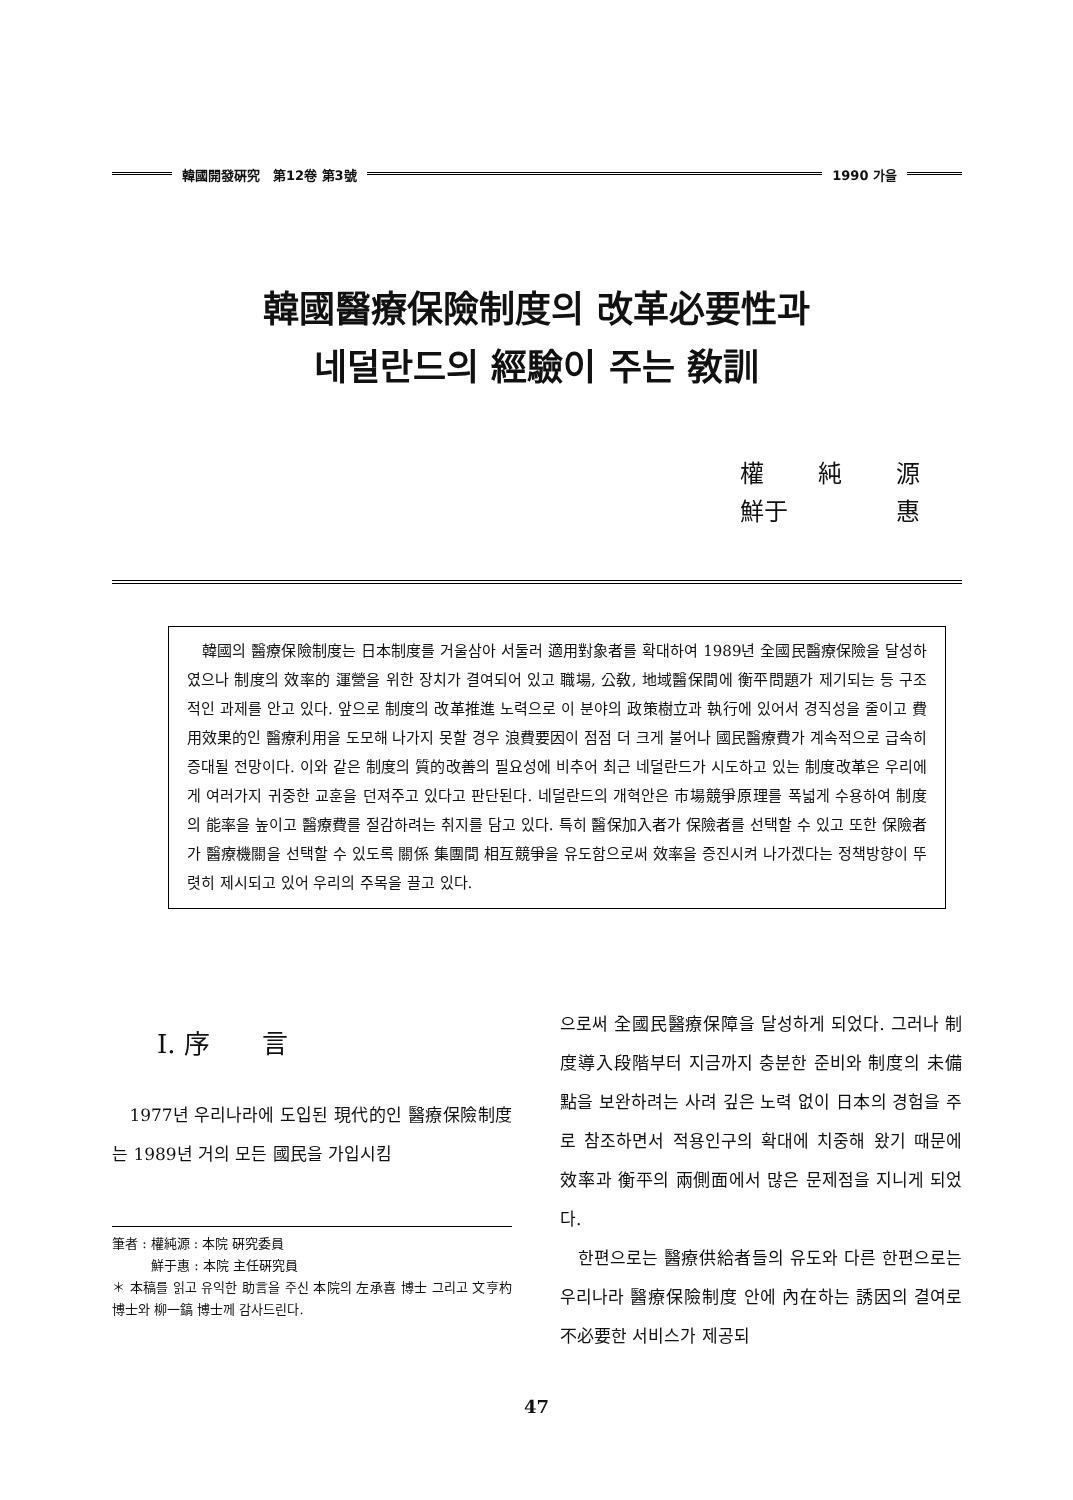韓國開發硏究　第12卷 第3號 1990 가을
韓國醫療保險制度의 改革必要性과
네덜란드의 經驗이 주는 敎訓
權 純 源
鮮于 惠
　韓國의 醫療保險制度는 日本制度를 거울삼아 서둘러 適用對象者를 확대하여 1989년 全國民醫療保險을 달성하였으나 制度의 效率的 運營을 위한 장치가 결여되어 있고 職場, 公敎, 地域醫保間에 衡平問題가 제기되는 등 구조적인 과제를 안고 있다. 앞으로 制度의 改革推進 노력으로 이 분야의 政策樹立과 執行에 있어서 경직성을 줄이고 費用效果的인 醫療利用을 도모해 나가지 못할 경우 浪費要因이 점점 더 크게 불어나 國民醫療費가 계속적으로 급속히 증대될 전망이다. 이와 같은 制度의 質的改善의 필요성에 비추어 최근 네덜란드가 시도하고 있는 制度改革은 우리에게 여러가지 귀중한 교훈을 던져주고 있다고 판단된다. 네덜란드의 개혁안은 市場競爭原理를 폭넓게 수용하여 制度의 能率을 높이고 醫療費를 절감하려는 취지를 담고 있다. 특히 醫保加入者가 保險者를 선택할 수 있고 또한 保險者가 醫療機關을 선택할 수 있도록 關係 集團間 相互競爭을 유도함으로써 效率을 증진시켜 나가겠다는 정책방향이 뚜렷히 제시되고 있어 우리의 주목을 끌고 있다.
Ⅰ. 序　　言
　1977년 우리나라에 도입된 現代的인 醫療保險制度는 1989년 거의 모든 國民을 가입시킴
筆者 : 權純源 : 本院 硏究委員
　　　鮮于惠 : 本院 主任硏究員
＊ 本稿를 읽고 유익한 助言을 주신 本院의 左承喜 博士 그리고 文亨杓 博士와 柳一鎬 博士께 감사드린다.
으로써 全國民醫療保障을 달성하게 되었다. 그러나 制度導入段階부터 지금까지 충분한 준비와 制度의 未備點을 보완하려는 사려 깊은 노력 없이 日本의 경험을 주로 참조하면서 적용인구의 확대에 치중해 왔기 때문에 效率과 衡平의 兩側面에서 많은 문제점을 지니게 되었다.
　한편으로는 醫療供給者들의 유도와 다른 한편으로는 우리나라 醫療保險制度 안에 內在하는 誘因의 결여로 不必要한 서비스가 제공되
47